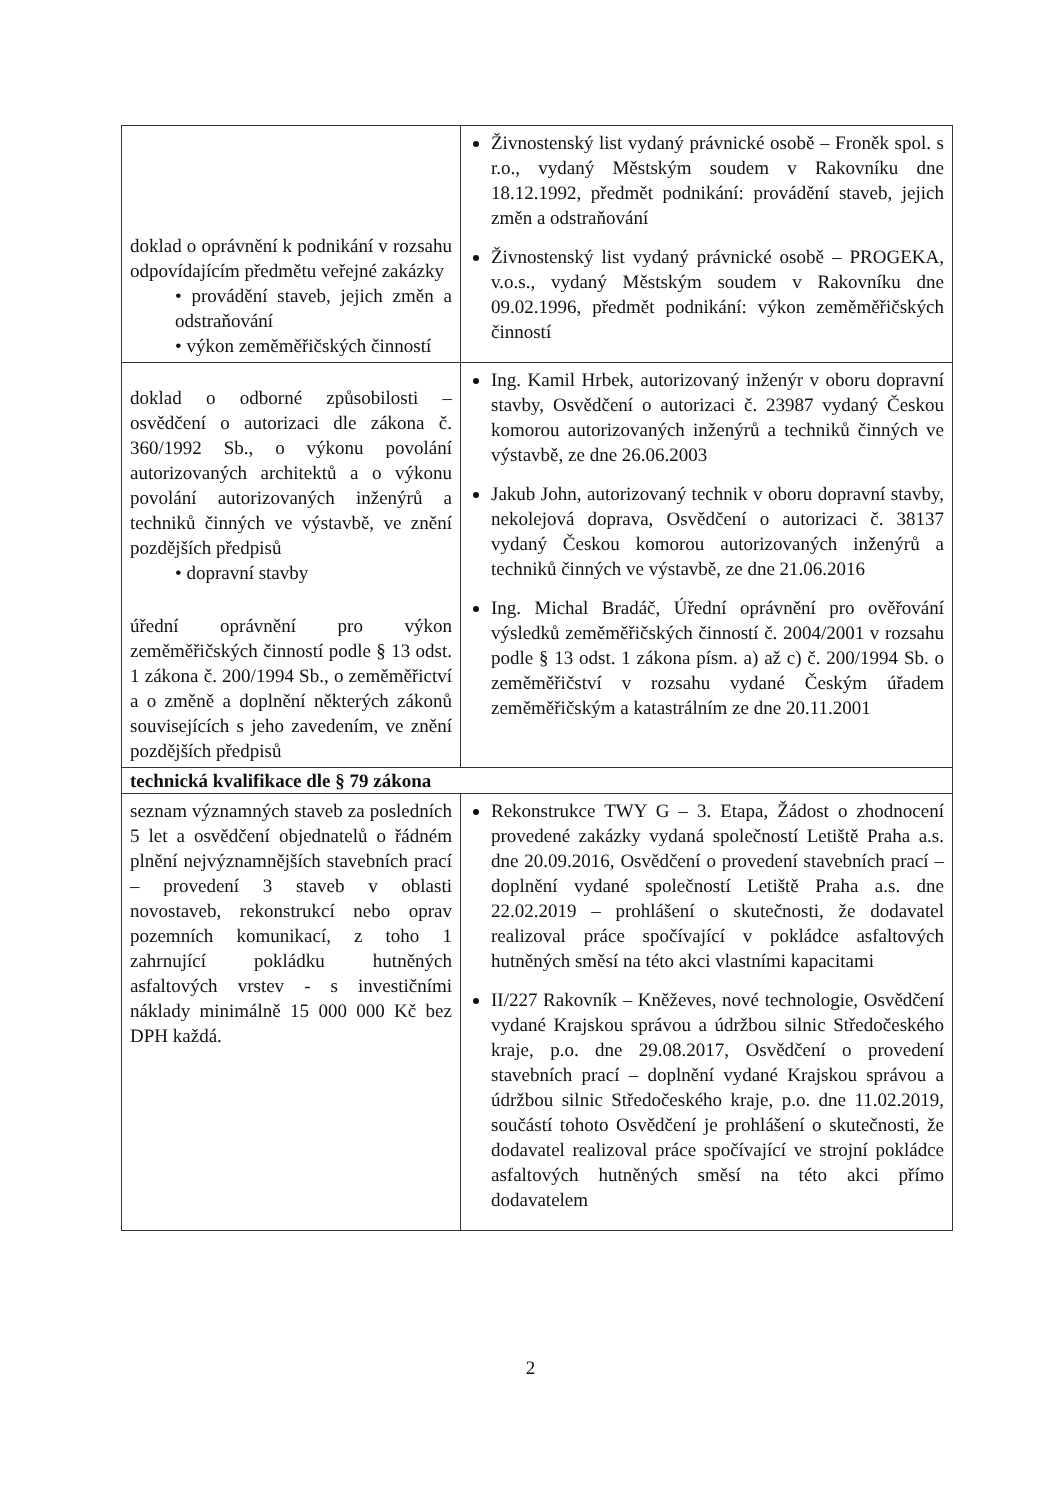| doklad o oprávnění k podnikání v rozsahu odpovídajícím předmětu veřejné zakázky • provádění staveb, jejich změn a odstraňování • výkon zeměměřičských činností | Živnostenský list vydaný právnické osobě – Froněk spol. s r.o., vydaný Městským soudem v Rakovníku dne 18.12.1992, předmět podnikání: provádění staveb, jejich změn a odstraňování Živnostenský list vydaný právnické osobě – PROGEKA, v.o.s., vydaný Městským soudem v Rakovníku dne 09.02.1996, předmět podnikání: výkon zeměměřičských činností |
| doklad o odborné způsobilosti – osvědčení o autorizaci dle zákona č. 360/1992 Sb., o výkonu povolání autorizovaných architektů a o výkonu povolání autorizovaných inženýrů a techniků činných ve výstavbě, ve znění pozdějších předpisů • dopravní stavby úřední oprávnění pro výkon zeměměřičských činností podle § 13 odst. 1 zákona č. 200/1994 Sb., o zeměměřictví a o změně a doplnění některých zákonů souvisejících s jeho zavedením, ve znění pozdějších předpisů | Ing. Kamil Hrbek, autorizovaný inženýr v oboru dopravní stavby, Osvědčení o autorizaci č. 23987 vydaný Českou komorou autorizovaných inženýrů a techniků činných ve výstavbě, ze dne 26.06.2003 Jakub John, autorizovaný technik v oboru dopravní stavby, nekolejová doprava, Osvědčení o autorizaci č. 38137 vydaný Českou komorou autorizovaných inženýrů a techniků činných ve výstavbě, ze dne 21.06.2016 Ing. Michal Bradáč, Úřední oprávnění pro ověřování výsledků zeměměřičských činností č. 2004/2001 v rozsahu podle § 13 odst. 1 zákona písm. a) až c) č. 200/1994 Sb. o zeměměřičství v rozsahu vydané Českým úřadem zeměměřičským a katastrálním ze dne 20.11.2001 |
| technická kvalifikace dle § 79 zákona | |
| seznam významných staveb za posledních 5 let a osvědčení objednatelů o řádném plnění nejvýznamnějších stavebních prací – provedení 3 staveb v oblasti novostaveb, rekonstrukcí nebo oprav pozemních komunikací, z toho 1 zahrnující pokládku hutněných asfaltových vrstev - s investičními náklady minimálně 15 000 000 Kč bez DPH každá. | Rekonstrukce TWY G – 3. Etapa, Žádost o zhodnocení provedené zakázky vydaná společností Letiště Praha a.s. dne 20.09.2016, Osvědčení o provedení stavebních prací – doplnění vydané společností Letiště Praha a.s. dne 22.02.2019 – prohlášení o skutečnosti, že dodavatel realizoval práce spočívající v pokládce asfaltových hutněných směsí na této akci vlastními kapacitami II/227 Rakovník – Kněževes, nové technologie, Osvědčení vydané Krajskou správou a údržbou silnic Středočeského kraje, p.o. dne 29.08.2017, Osvědčení o provedení stavebních prací – doplnění vydané Krajskou správou a údržbou silnic Středočeského kraje, p.o. dne 11.02.2019, součástí tohoto Osvědčení je prohlášení o skutečnosti, že dodavatel realizoval práce spočívající ve strojní pokládce asfaltových hutněných směsí na této akci přímo dodavatelem |
2